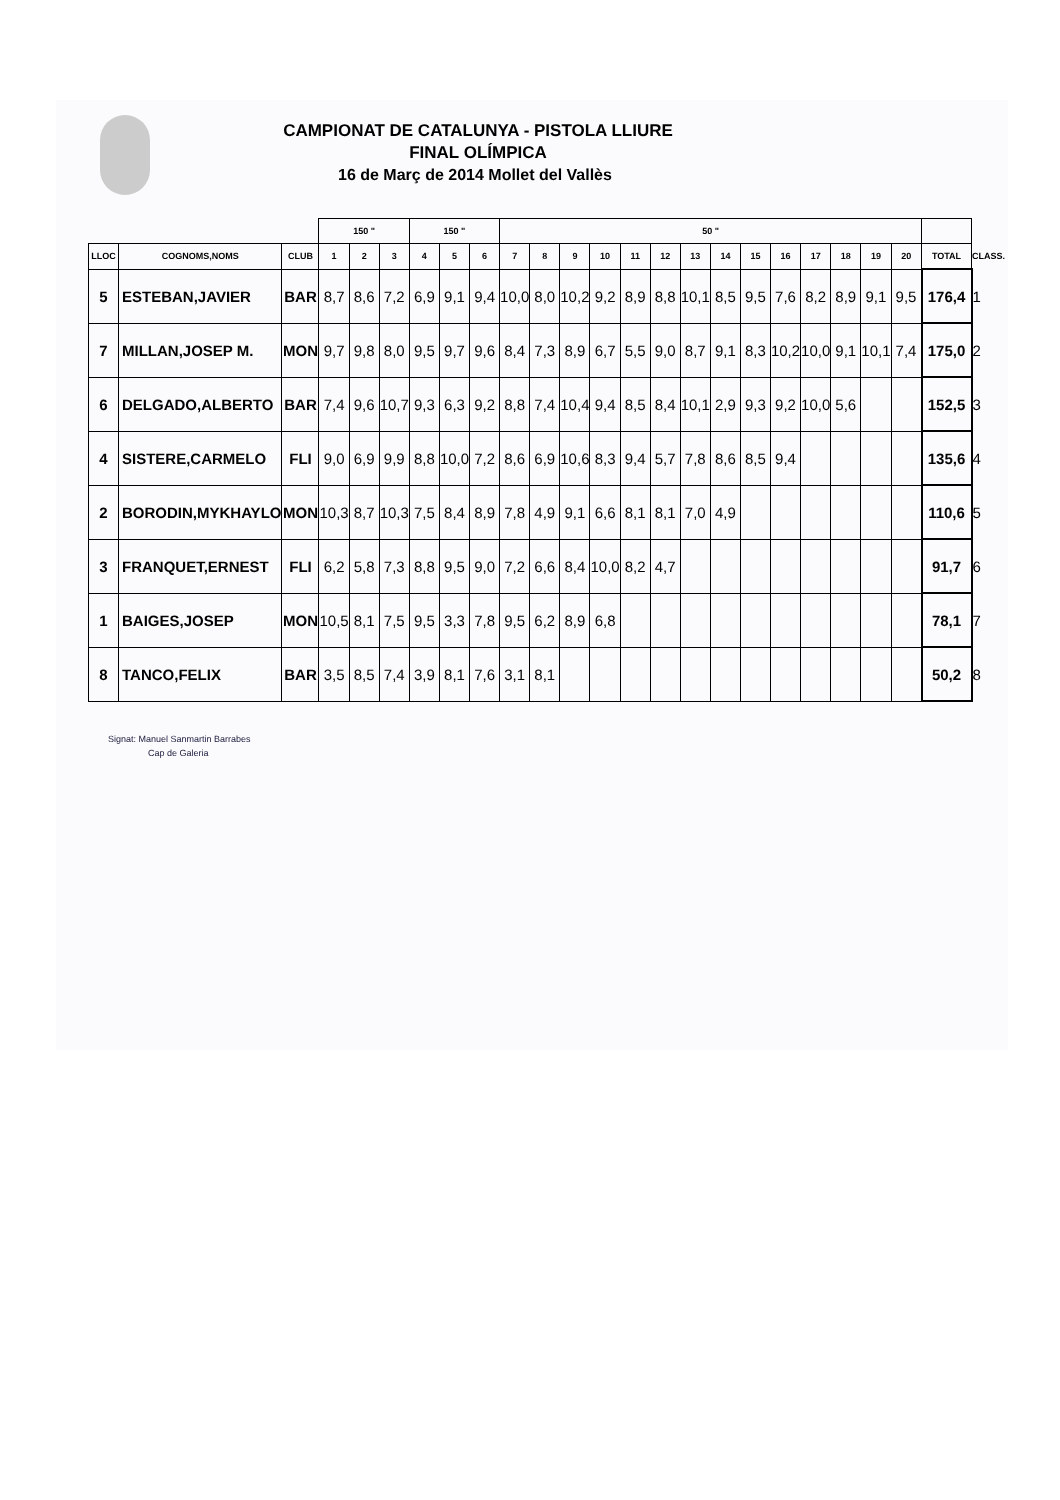CAMPIONAT DE CATALUNYA - PISTOLA LLIURE
FINAL OLÍMPICA
16 de Març de 2014 Mollet del Vallès
| | | | 150 " | | | 150 " | | | 50 " | | | | | | | | | | | | | | | |
| --- | --- | --- | --- | --- | --- | --- | --- | --- | --- | --- | --- | --- | --- | --- | --- | --- | --- | --- | --- | --- | --- | --- | --- | --- |
| LLOC | COGNOMS,NOMS | CLUB | 1 | 2 | 3 | 4 | 5 | 6 | 7 | 8 | 9 | 10 | 11 | 12 | 13 | 14 | 15 | 16 | 17 | 18 | 19 | 20 | TOTAL | CLASS. |
| 5 | ESTEBAN,JAVIER | BAR | 8,7 | 8,6 | 7,2 | 6,9 | 9,1 | 9,4 | 10,0 | 8,0 | 10,2 | 9,2 | 8,9 | 8,8 | 10,1 | 8,5 | 9,5 | 7,6 | 8,2 | 8,9 | 9,1 | 9,5 | 176,4 | 1 |
| 7 | MILLAN,JOSEP M. | MON | 9,7 | 9,8 | 8,0 | 9,5 | 9,7 | 9,6 | 8,4 | 7,3 | 8,9 | 6,7 | 5,5 | 9,0 | 8,7 | 9,1 | 8,3 | 10,2 | 10,0 | 9,1 | 10,1 | 7,4 | 175,0 | 2 |
| 6 | DELGADO,ALBERTO | BAR | 7,4 | 9,6 | 10,7 | 9,3 | 6,3 | 9,2 | 8,8 | 7,4 | 10,4 | 9,4 | 8,5 | 8,4 | 10,1 | 2,9 | 9,3 | 9,2 | 10,0 | 5,6 | | | 152,5 | 3 |
| 4 | SISTERE,CARMELO | FLI | 9,0 | 6,9 | 9,9 | 8,8 | 10,0 | 7,2 | 8,6 | 6,9 | 10,6 | 8,3 | 9,4 | 5,7 | 7,8 | 8,6 | 8,5 | 9,4 | | | | | 135,6 | 4 |
| 2 | BORODIN,MYKHAYLO | MON | 10,3 | 8,7 | 10,3 | 7,5 | 8,4 | 8,9 | 7,8 | 4,9 | 9,1 | 6,6 | 8,1 | 8,1 | 7,0 | 4,9 | | | | | | | 110,6 | 5 |
| 3 | FRANQUET,ERNEST | FLI | 6,2 | 5,8 | 7,3 | 8,8 | 9,5 | 9,0 | 7,2 | 6,6 | 8,4 | 10,0 | 8,2 | 4,7 | | | | | | | | | 91,7 | 6 |
| 1 | BAIGES,JOSEP | MON | 10,5 | 8,1 | 7,5 | 9,5 | 3,3 | 7,8 | 9,5 | 6,2 | 8,9 | 6,8 | | | | | | | | | | | 78,1 | 7 |
| 8 | TANCO,FELIX | BAR | 3,5 | 8,5 | 7,4 | 3,9 | 8,1 | 7,6 | 3,1 | 8,1 | | | | | | | | | | | | | 50,2 | 8 |
Signat: Manuel Sanmartin Barrabes
Cap de Galeria